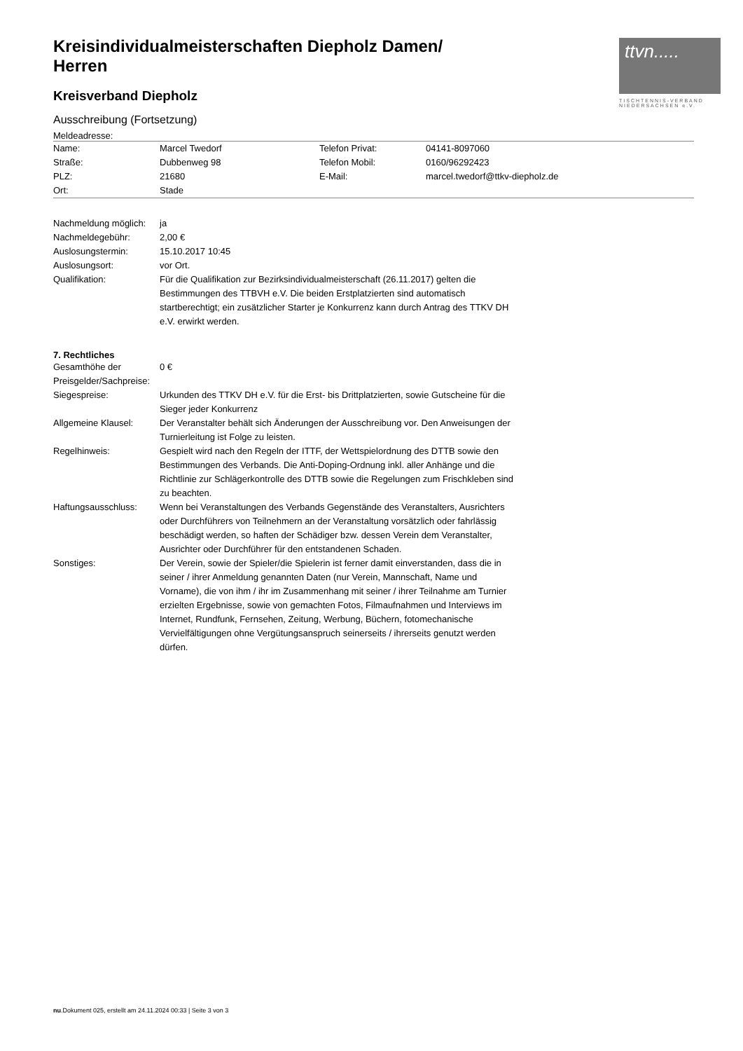ttvn.....
TISCHTENNIS-VERBAND NIEDERSACHSEN e.V.
Kreisindividualmeisterschaften Diepholz Damen/ Herren
Kreisverband Diepholz
Ausschreibung (Fortsetzung)
Meldeadresse:
| Name: | Marcel Twedorf | Telefon Privat: | 04141-8097060 |
| Straße: | Dubbenweg 98 | Telefon Mobil: | 0160/96292423 |
| PLZ: | 21680 | E-Mail: | marcel.twedorf@ttkv-diepholz.de |
| Ort: | Stade | | |
| Nachmeldung möglich: | ja |
| Nachmeldegebühr: | 2,00 € |
| Auslosungstermin: | 15.10.2017 10:45 |
| Auslosungsort: | vor Ort. |
| Qualifikation: | Für die Qualifikation zur Bezirksindividualmeisterschaft (26.11.2017) gelten die Bestimmungen des TTBVH e.V. Die beiden Erstplatzierten sind automatisch startberechtigt; ein zusätzlicher Starter je Konkurrenz kann durch Antrag des TTKV DH e.V. erwirkt werden. |
7. Rechtliches
| Gesamthöhe der Preisgelder/Sachpreise: | 0 € |
| Siegespreise: | Urkunden des TTKV DH e.V. für die Erst- bis Drittplatzierten, sowie Gutscheine für die Sieger jeder Konkurrenz |
| Allgemeine Klausel: | Der Veranstalter behält sich Änderungen der Ausschreibung vor. Den Anweisungen der Turnierleitung ist Folge zu leisten. |
| Regelhinweis: | Gespielt wird nach den Regeln der ITTF, der Wettspielordnung des DTTB sowie den Bestimmungen des Verbands. Die Anti-Doping-Ordnung inkl. aller Anhänge und die Richtlinie zur Schlägerkontrolle des DTTB sowie die Regelungen zum Frischkleben sind zu beachten. |
| Haftungsausschluss: | Wenn bei Veranstaltungen des Verbands Gegenstände des Veranstalters, Ausrichters oder Durchführers von Teilnehmern an der Veranstaltung vorsätzlich oder fahrlässig beschädigt werden, so haften der Schädiger bzw. dessen Verein dem Veranstalter, Ausrichter oder Durchführer für den entstandenen Schaden. |
| Sonstiges: | Der Verein, sowie der Spieler/die Spielerin ist ferner damit einverstanden, dass die in seiner / ihrer Anmeldung genannten Daten (nur Verein, Mannschaft, Name und Vorname), die von ihm / ihr im Zusammenhang mit seiner / ihrer Teilnahme am Turnier erzielten Ergebnisse, sowie von gemachten Fotos, Filmaufnahmen und Interviews im Internet, Rundfunk, Fernsehen, Zeitung, Werbung, Büchern, fotomechanische Vervielfältigungen ohne Vergütungsanspruch seinerseits / ihrerseits genutzt werden dürfen. |
nu.Dokument 025, erstellt am 24.11.2024 00:33 | Seite 3 von 3